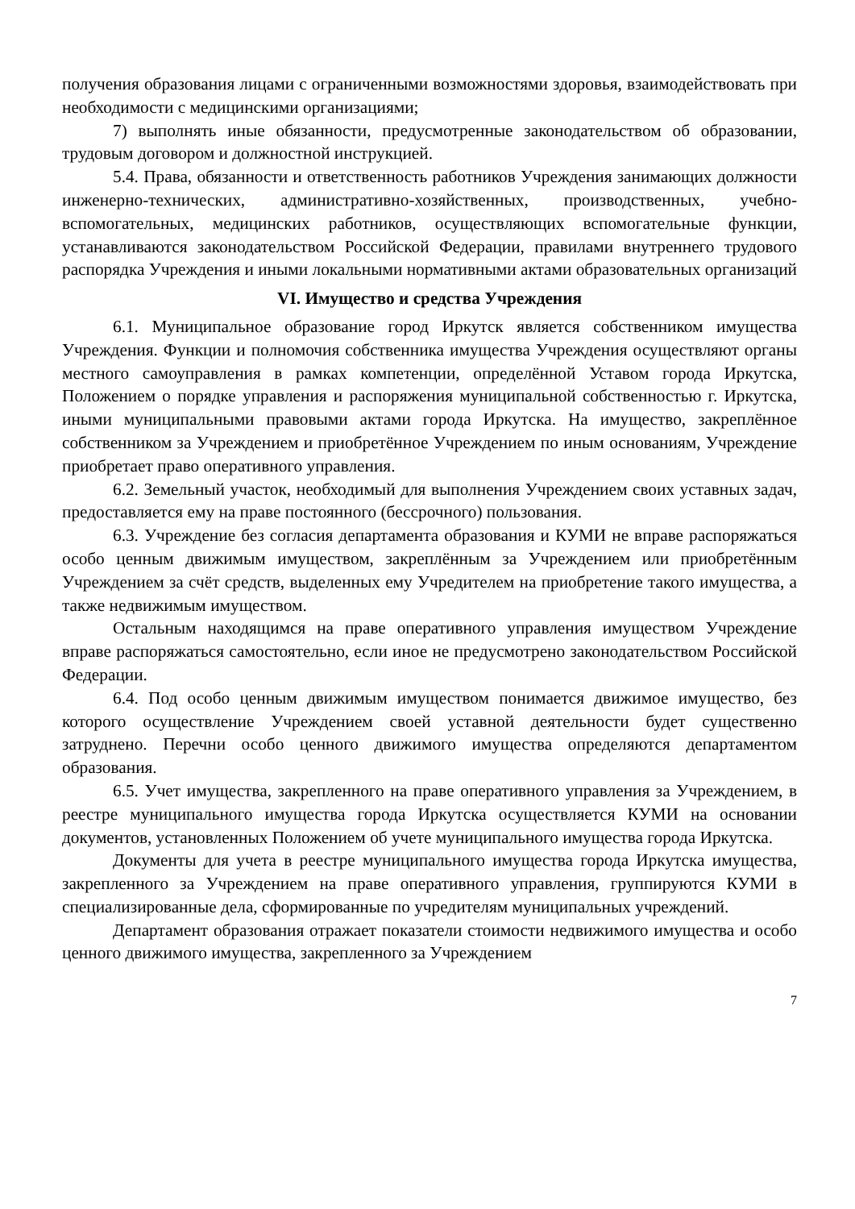получения образования лицами с ограниченными возможностями здоровья, взаимодействовать при необходимости с медицинскими организациями;
7) выполнять иные обязанности, предусмотренные законодательством об образовании, трудовым договором и должностной инструкцией.
5.4. Права, обязанности и ответственность работников Учреждения занимающих должности инженерно-технических, административно-хозяйственных, производственных, учебно-вспомогательных, медицинских работников, осуществляющих вспомогательные функции, устанавливаются законодательством Российской Федерации, правилами внутреннего трудового распорядка Учреждения и иными локальными нормативными актами образовательных организаций
VI. Имущество и средства Учреждения
6.1. Муниципальное образование город Иркутск является собственником имущества Учреждения. Функции и полномочия собственника имущества Учреждения осуществляют органы местного самоуправления в рамках компетенции, определённой Уставом города Иркутска, Положением о порядке управления и распоряжения муниципальной собственностью г. Иркутска, иными муниципальными правовыми актами города Иркутска. На имущество, закреплённое собственником за Учреждением и приобретённое Учреждением по иным основаниям, Учреждение приобретает право оперативного управления.
6.2. Земельный участок, необходимый для выполнения Учреждением своих уставных задач, предоставляется ему на праве постоянного (бессрочного) пользования.
6.3. Учреждение без согласия департамента образования и КУМИ не вправе распоряжаться особо ценным движимым имуществом, закреплённым за Учреждением или приобретённым Учреждением за счёт средств, выделенных ему Учредителем на приобретение такого имущества, а также недвижимым имуществом.
Остальным находящимся на праве оперативного управления имуществом Учреждение вправе распоряжаться самостоятельно, если иное не предусмотрено законодательством Российской Федерации.
6.4. Под особо ценным движимым имуществом понимается движимое имущество, без которого осуществление Учреждением своей уставной деятельности будет существенно затруднено. Перечни особо ценного движимого имущества определяются департаментом образования.
6.5. Учет имущества, закрепленного на праве оперативного управления за Учреждением, в реестре муниципального имущества города Иркутска осуществляется КУМИ на основании документов, установленных Положением об учете муниципального имущества города Иркутска.
Документы для учета в реестре муниципального имущества города Иркутска имущества, закрепленного за Учреждением на праве оперативного управления, группируются КУМИ в специализированные дела, сформированные по учредителям муниципальных учреждений.
Департамент образования отражает показатели стоимости недвижимого имущества и особо ценного движимого имущества, закрепленного за Учреждением
7